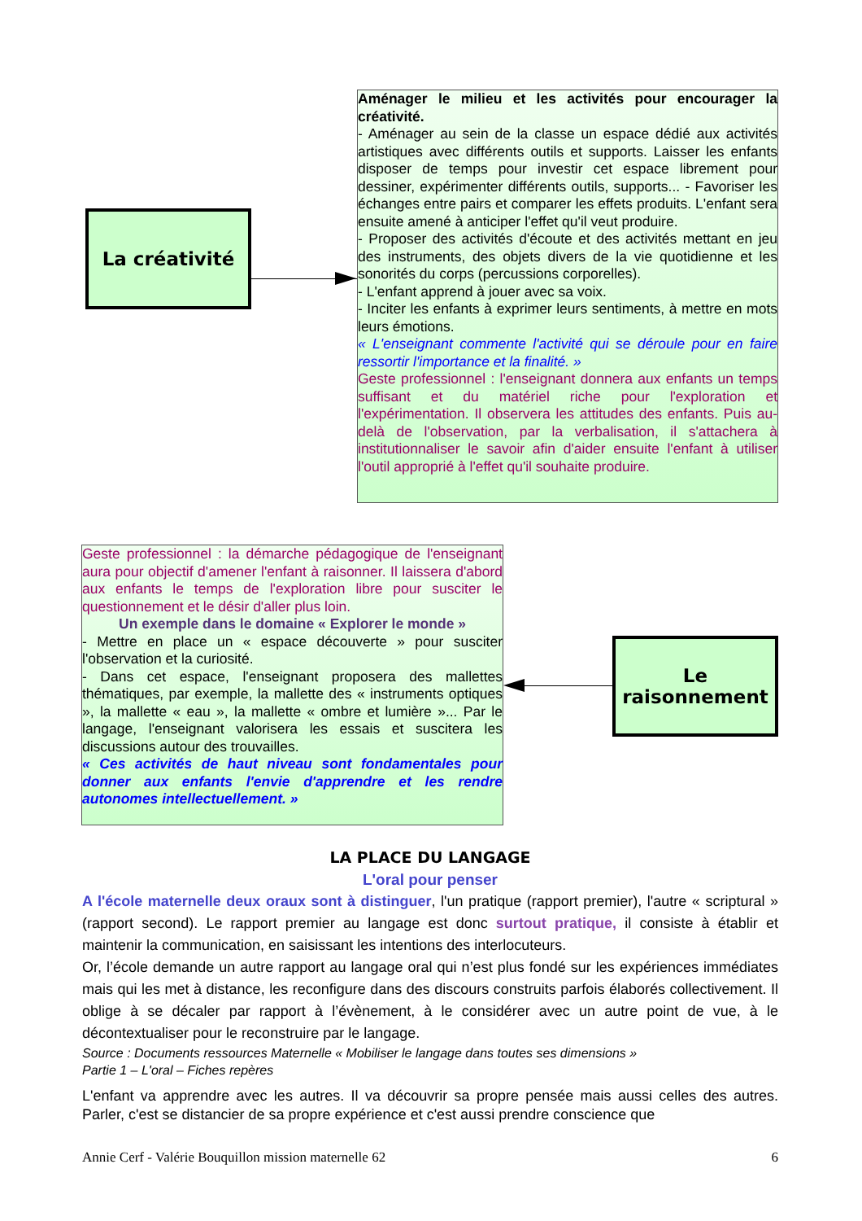La créativité
Aménager le milieu et les activités pour encourager la créativité.
- Aménager au sein de la classe un espace dédié aux activités artistiques avec différents outils et supports. Laisser les enfants disposer de temps pour investir cet espace librement pour dessiner, expérimenter différents outils, supports... - Favoriser les échanges entre pairs et comparer les effets produits. L'enfant sera ensuite amené à anticiper l'effet qu'il veut produire.
- Proposer des activités d'écoute et des activités mettant en jeu des instruments, des objets divers de la vie quotidienne et les sonorités du corps (percussions corporelles).
- L'enfant apprend à jouer avec sa voix.
- Inciter les enfants à exprimer leurs sentiments, à mettre en mots leurs émotions.
« L'enseignant commente l'activité qui se déroule pour en faire ressortir l'importance et la finalité. »
Geste professionnel : l'enseignant donnera aux enfants un temps suffisant et du matériel riche pour l'exploration et l'expérimentation. Il observera les attitudes des enfants. Puis au-delà de l'observation, par la verbalisation, il s'attachera à institutionnaliser le savoir afin d'aider ensuite l'enfant à utiliser l'outil approprié à l'effet qu'il souhaite produire.
Geste professionnel : la démarche pédagogique de l'enseignant aura pour objectif d'amener l'enfant à raisonner. Il laissera d'abord aux enfants le temps de l'exploration libre pour susciter le questionnement et le désir d'aller plus loin.
Un exemple dans le domaine « Explorer le monde »
- Mettre en place un « espace découverte » pour susciter l'observation et la curiosité.
- Dans cet espace, l'enseignant proposera des mallettes thématiques, par exemple, la mallette des « instruments optiques », la mallette « eau », la mallette « ombre et lumière »... Par le langage, l'enseignant valorisera les essais et suscitera les discussions autour des trouvailles.
« Ces activités de haut niveau sont fondamentales pour donner aux enfants l'envie d'apprendre et les rendre autonomes intellectuellement. »
Le
raisonnement
LA PLACE DU LANGAGE
L'oral pour penser
A l'école maternelle deux oraux sont à distinguer, l'un pratique (rapport premier), l'autre « scriptural » (rapport second). Le rapport premier au langage est donc surtout pratique, il consiste à établir et maintenir la communication, en saisissant les intentions des interlocuteurs.
Or, l’école demande un autre rapport au langage oral qui n’est plus fondé sur les expériences immédiates mais qui les met à distance, les reconfigure dans des discours construits parfois élaborés collectivement. Il oblige à se décaler par rapport à l’évènement, à le considérer avec un autre point de vue, à le décontextualiser pour le reconstruire par le langage.
Source : Documents ressources Maternelle « Mobiliser le langage dans toutes ses dimensions »
Partie 1 – L'oral – Fiches repères
L'enfant va apprendre avec les autres. Il va découvrir sa propre pensée mais aussi celles des autres. Parler, c'est se distancier de sa propre expérience et c'est aussi prendre conscience que
Annie Cerf - Valérie Bouquillon mission maternelle 62 6